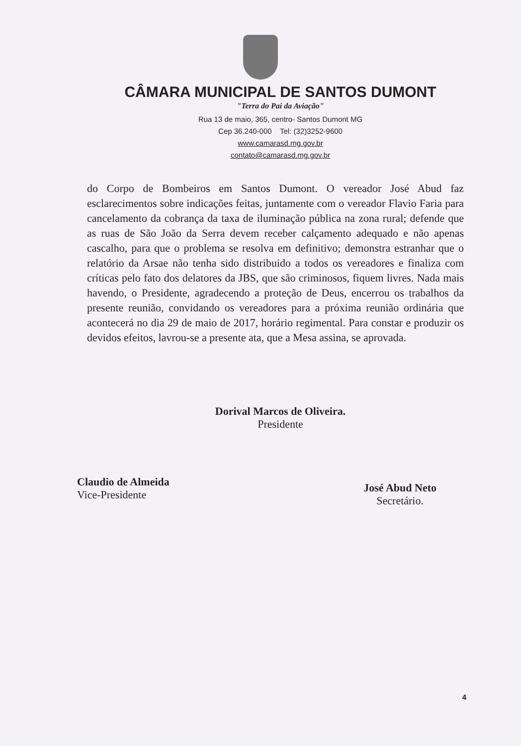CÂMARA MUNICIPAL DE SANTOS DUMONT
"Terra do Pai da Aviação"
Rua 13 de maio, 365, centro- Santos Dumont MG
Cep 36.240-000 Tel: (32)3252-9600
www.camarasd.mg.gov.br
contato@camarasd.mg.gov.br
do Corpo de Bombeiros em Santos Dumont. O vereador José Abud faz esclarecimentos sobre indicações feitas, juntamente com o vereador Flavio Faria para cancelamento da cobrança da taxa de iluminação pública na zona rural; defende que as ruas de São João da Serra devem receber calçamento adequado e não apenas cascalho, para que o problema se resolva em definitivo; demonstra estranhar que o relatório da Arsae não tenha sido distribuido a todos os vereadores e finaliza com críticas pelo fato dos delatores da JBS, que são criminosos, fiquem livres. Nada mais havendo, o Presidente, agradecendo a proteção de Deus, encerrou os trabalhos da presente reunião, convidando os vereadores para a próxima reunião ordinária que acontecerá no dia 29 de maio de 2017, horário regimental. Para constar e produzir os devidos efeitos, lavrou-se a presente ata, que a Mesa assina, se aprovada.
Dorival Marcos de Oliveira.
Presidente
Claudio de Almeida
Vice-Presidente
José Abud Neto
Secretário.
4